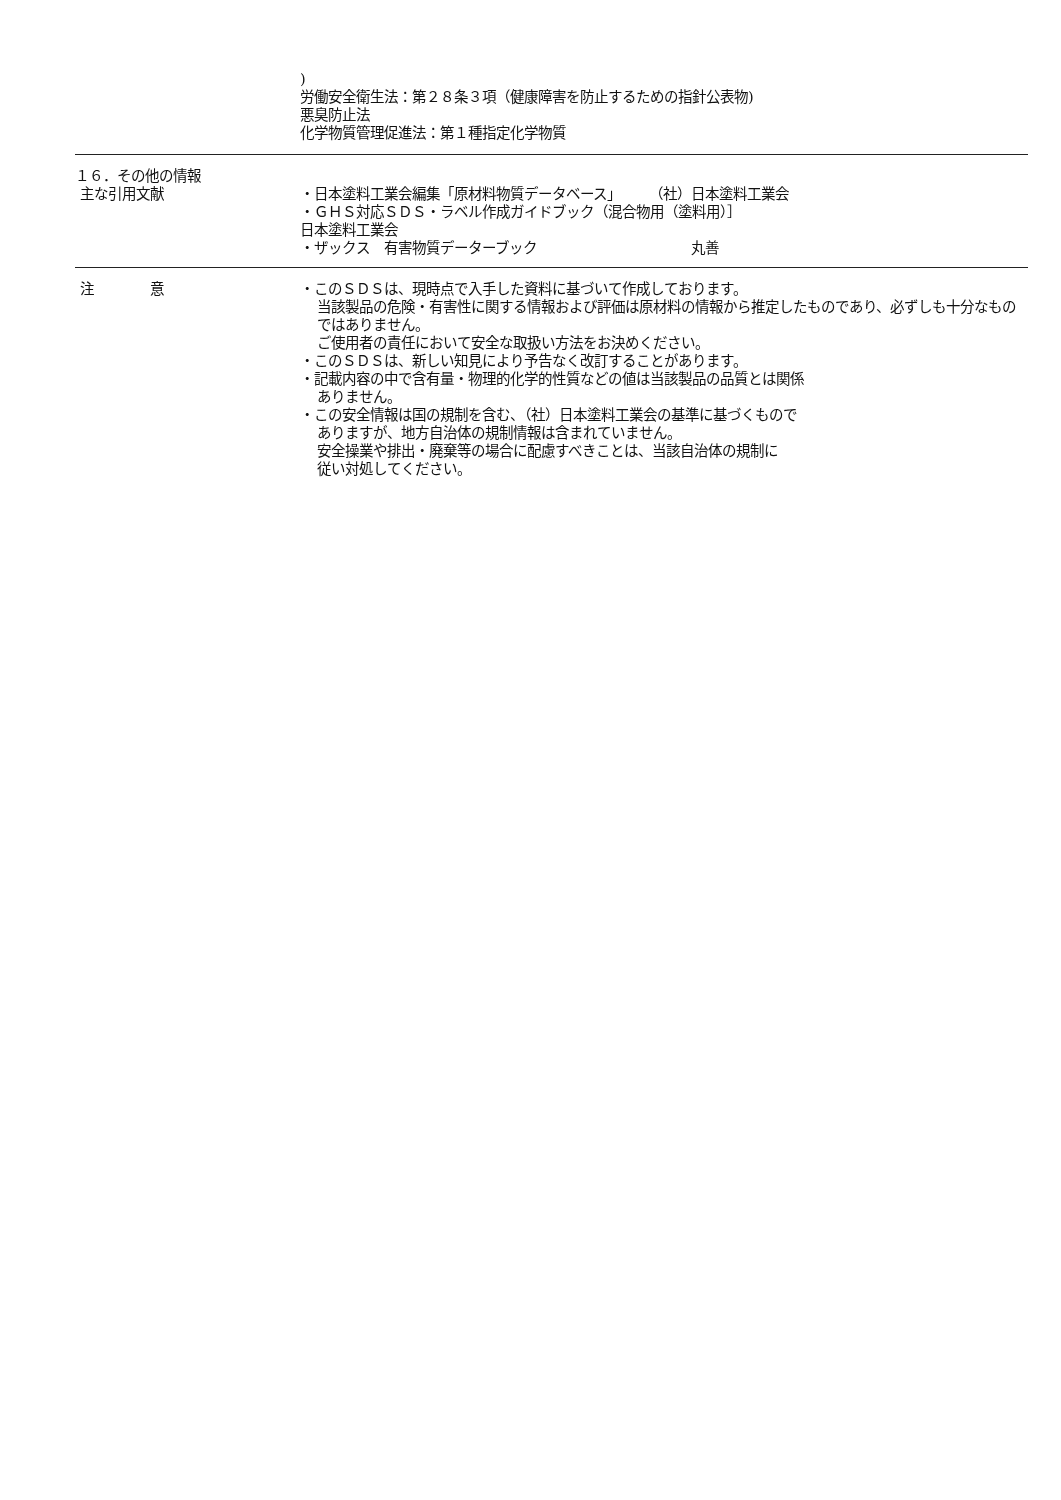)
労働安全衛生法：第２８条３項（健康障害を防止するための指針公表物)
悪臭防止法
化学物質管理促進法：第１種指定化学物質
１６．その他の情報
主な引用文献
・日本塗料工業会編集「原材料物質データベース」　　　（社）日本塗料工業会
・ＧＨＳ対応ＳＤＳ・ラベル作成ガイドブック（混合物用（塗料用）］
日本塗料工業会
・ザックス　有害物質データーブック　　　　　　　　　　　丸善
注　　　　意 ・このＳＤＳは、現時点で入手した資料に基づいて作成しております。
当該製品の危険・有害性に関する情報および評価は原材料の情報から推定したものであり、必ずしも十分なものではありません。
ご使用者の責任において安全な取扱い方法をお決めください。
・このＳＤＳは、新しい知見により予告なく改訂することがあります。
・記載内容の中で含有量・物理的化学的性質などの値は当該製品の品質とは関係
ありません。
・この安全情報は国の規制を含む、（社）日本塗料工業会の基準に基づくもので
ありますが、地方自治体の規制情報は含まれていません。
安全操業や排出・廃棄等の場合に配慮すべきことは、当該自治体の規制に
従い対処してください。